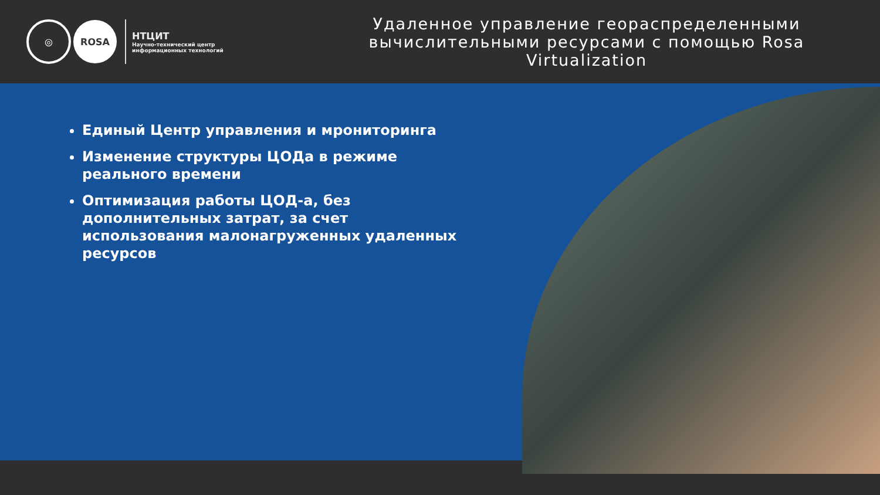◎
ROSA
НТЦИТ
Научно-технический центр
информационных технологий
Удаленное управление геораспределенными вычислительными ресурсами с помощью Rosa Virtualization
Единый Центр управления и мрониторинга
Изменение структуры ЦОДа в режиме реального времени
Оптимизация работы ЦОД-а, без дополнительных затрат, за счет использования малонагруженных удаленных ресурсов